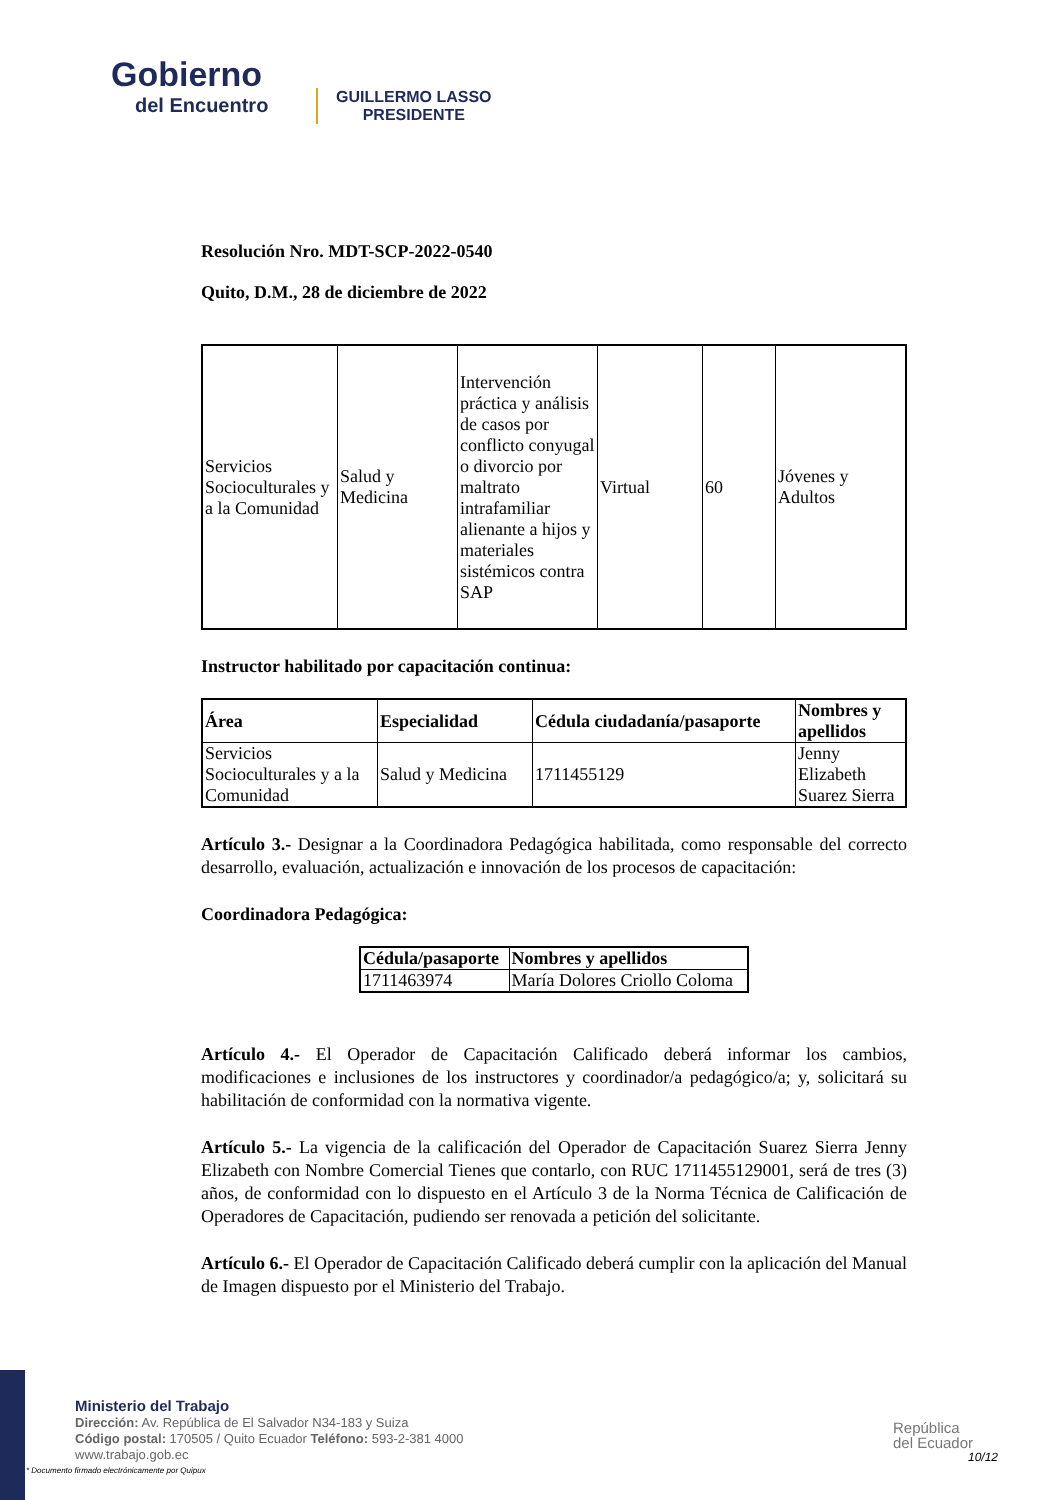Gobierno
del Encuentro
GUILLERMO LASSO
PRESIDENTE
Resolución Nro. MDT-SCP-2022-0540
Quito, D.M., 28 de diciembre de 2022
| Servicios Socioculturales y a la Comunidad | Salud y Medicina | Intervención práctica y análisis de casos por conflicto conyugal o divorcio por maltrato intrafamiliar alienante a hijos y materiales sistémicos contra SAP | Virtual | 60 | Jóvenes y Adultos |
Instructor habilitado por capacitación continua:
| Área | Especialidad | Cédula ciudadanía/pasaporte | Nombres y apellidos |
| --- | --- | --- | --- |
| Servicios Socioculturales y a la Comunidad | Salud y Medicina | 1711455129 | Jenny Elizabeth Suarez Sierra |
Artículo 3.- Designar a la Coordinadora Pedagógica habilitada, como responsable del correcto desarrollo, evaluación, actualización e innovación de los procesos de capacitación:
Coordinadora Pedagógica:
| Cédula/pasaporte | Nombres y apellidos |
| --- | --- |
| 1711463974 | María Dolores Criollo Coloma |
Artículo 4.- El Operador de Capacitación Calificado deberá informar los cambios, modificaciones e inclusiones de los instructores y coordinador/a pedagógico/a; y, solicitará su habilitación de conformidad con la normativa vigente.
Artículo 5.- La vigencia de la calificación del Operador de Capacitación Suarez Sierra Jenny Elizabeth con Nombre Comercial Tienes que contarlo, con RUC 1711455129001, será de tres (3) años, de conformidad con lo dispuesto en el Artículo 3 de la Norma Técnica de Calificación de Operadores de Capacitación, pudiendo ser renovada a petición del solicitante.
Artículo 6.- El Operador de Capacitación Calificado deberá cumplir con la aplicación del Manual de Imagen dispuesto por el Ministerio del Trabajo.
Ministerio del Trabajo
Dirección: Av. República de El Salvador N34-183 y Suiza
Código postal: 170505 / Quito Ecuador Teléfono: 593-2-381 4000
www.trabajo.gob.ec
* Documento firmado electrónicamente por Quipux
República
del Ecuador
10/12